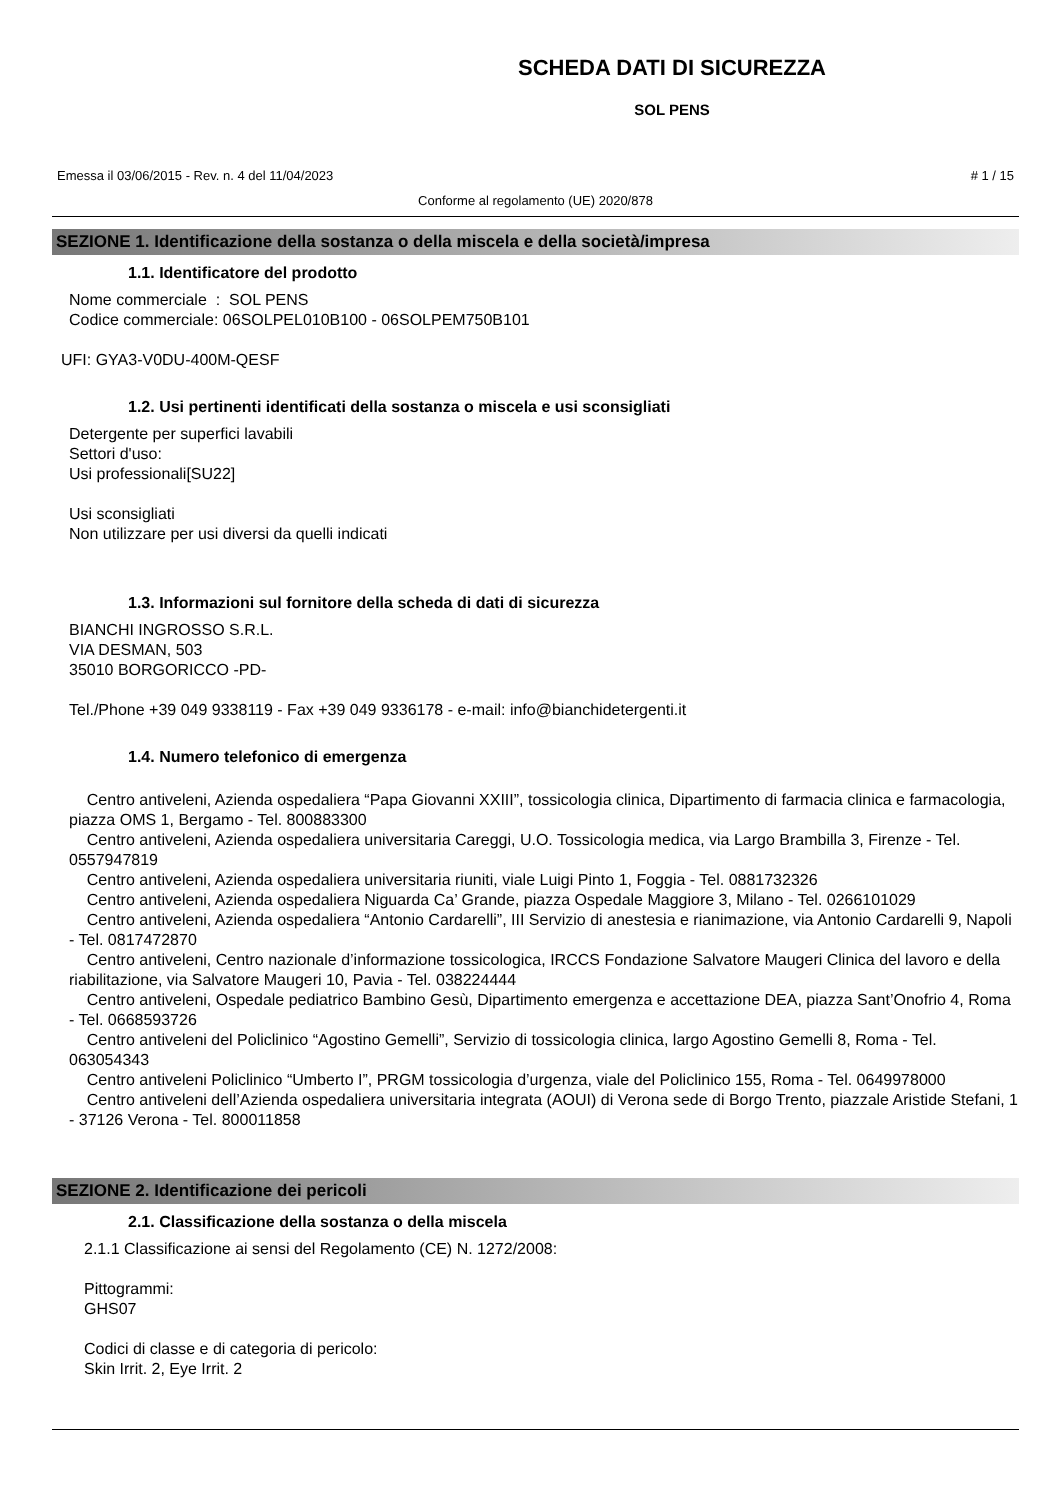SCHEDA DATI DI SICUREZZA
SOL PENS
Emessa il 03/06/2015 - Rev. n. 4 del 11/04/2023 # 1 / 15
Conforme al regolamento (UE) 2020/878
SEZIONE 1. Identificazione della sostanza o della miscela e della società/impresa
1.1. Identificatore del prodotto
Nome commerciale : SOL PENS
Codice commerciale: 06SOLPEL010B100 - 06SOLPEM750B101
UFI: GYA3-V0DU-400M-QESF
1.2. Usi pertinenti identificati della sostanza o miscela e usi sconsigliati
Detergente per superfici lavabili
Settori d'uso:
Usi professionali[SU22]
Usi sconsigliati
Non utilizzare per usi diversi da quelli indicati
1.3. Informazioni sul fornitore della scheda di dati di sicurezza
BIANCHI INGROSSO S.R.L.
VIA DESMAN, 503
35010 BORGORICCO -PD-
Tel./Phone +39 049 9338119 - Fax +39 049 9336178 - e-mail: info@bianchidetergenti.it
1.4. Numero telefonico di emergenza
Centro antiveleni, Azienda ospedaliera “Papa Giovanni XXIII”, tossicologia clinica, Dipartimento di farmacia clinica e farmacologia, piazza OMS 1, Bergamo - Tel. 800883300
Centro antiveleni, Azienda ospedaliera universitaria Careggi, U.O. Tossicologia medica, via Largo Brambilla 3, Firenze - Tel. 0557947819
Centro antiveleni, Azienda ospedaliera universitaria riuniti, viale Luigi Pinto 1, Foggia - Tel. 0881732326
Centro antiveleni, Azienda ospedaliera Niguarda Ca’ Grande, piazza Ospedale Maggiore 3, Milano - Tel. 0266101029
Centro antiveleni, Azienda ospedaliera “Antonio Cardarelli”, III Servizio di anestesia e rianimazione, via Antonio Cardarelli 9, Napoli - Tel. 0817472870
Centro antiveleni, Centro nazionale d’informazione tossicologica, IRCCS Fondazione Salvatore Maugeri Clinica del lavoro e della riabilitazione, via Salvatore Maugeri 10, Pavia - Tel. 038224444
Centro antiveleni, Ospedale pediatrico Bambino Gesù, Dipartimento emergenza e accettazione DEA, piazza Sant’Onofrio 4, Roma - Tel. 0668593726
Centro antiveleni del Policlinico “Agostino Gemelli”, Servizio di tossicologia clinica, largo Agostino Gemelli 8, Roma - Tel. 063054343
Centro antiveleni Policlinico “Umberto I”, PRGM tossicologia d’urgenza, viale del Policlinico 155, Roma - Tel. 0649978000
Centro antiveleni dell’Azienda ospedaliera universitaria integrata (AOUI) di Verona sede di Borgo Trento, piazzale Aristide Stefani, 1 - 37126 Verona - Tel. 800011858
SEZIONE 2. Identificazione dei pericoli
2.1. Classificazione della sostanza o della miscela
2.1.1 Classificazione ai sensi del Regolamento (CE) N. 1272/2008:
Pittogrammi:
GHS07
Codici di classe e di categoria di pericolo:
Skin Irrit. 2, Eye Irrit. 2